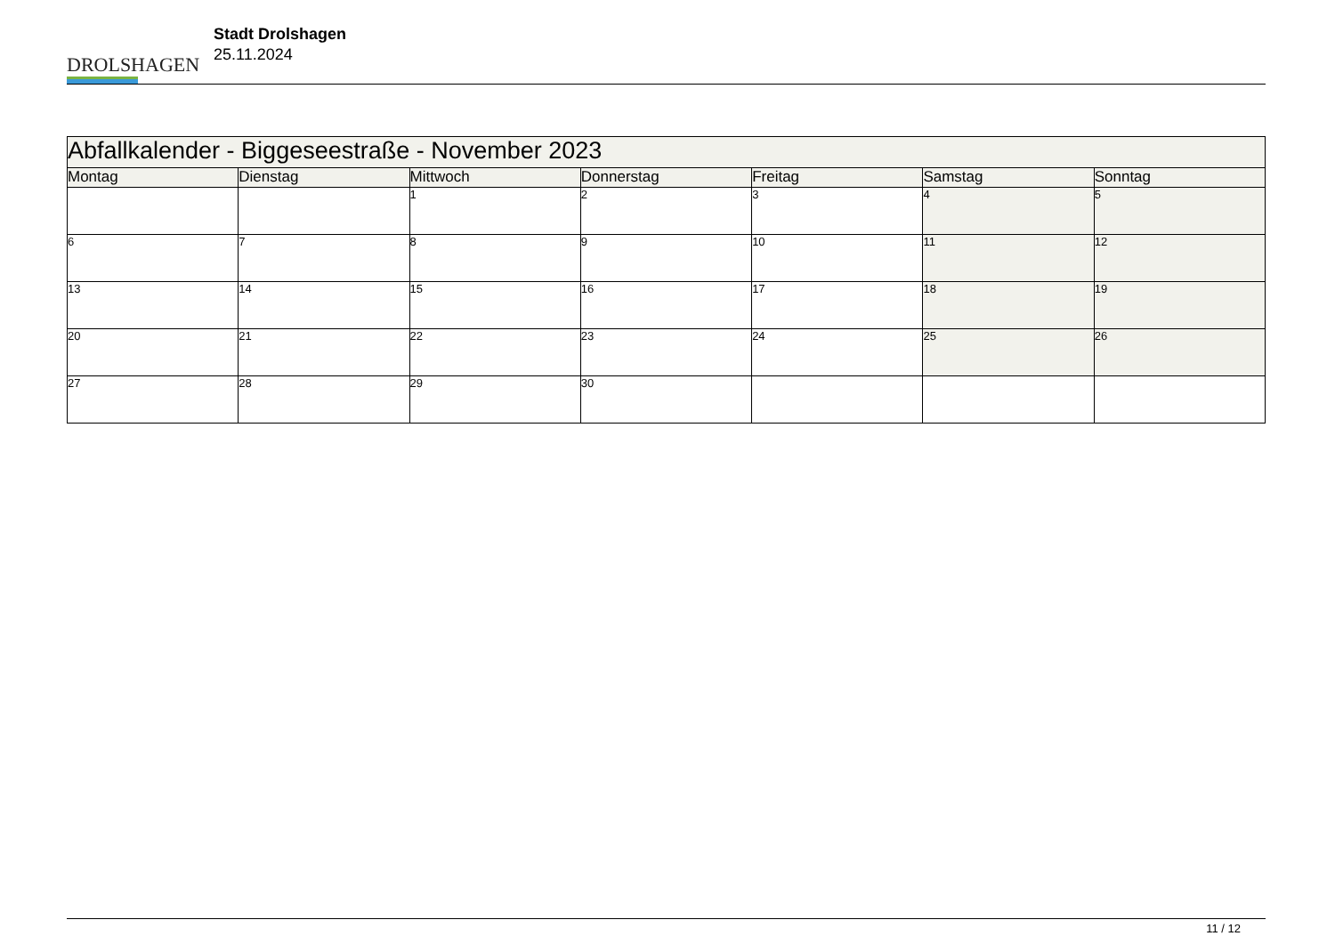DROLSHAGEN
Stadt Drolshagen
25.11.2024
| Abfallkalender - Biggeseestraße - November 2023 | | | | | | |
| --- | --- | --- | --- | --- | --- | --- |
| Montag | Dienstag | Mittwoch | Donnerstag | Freitag | Samstag | Sonntag |
| | | 1 | 2 | 3 | 4 | 5 |
| 6 | 7 | 8 | 9 | 10 | 11 | 12 |
| 13 | 14 | 15 | 16 | 17 | 18 | 19 |
| 20 | 21 | 22 | 23 | 24 | 25 | 26 |
| 27 | 28 | 29 | 30 | | | |
11 / 12